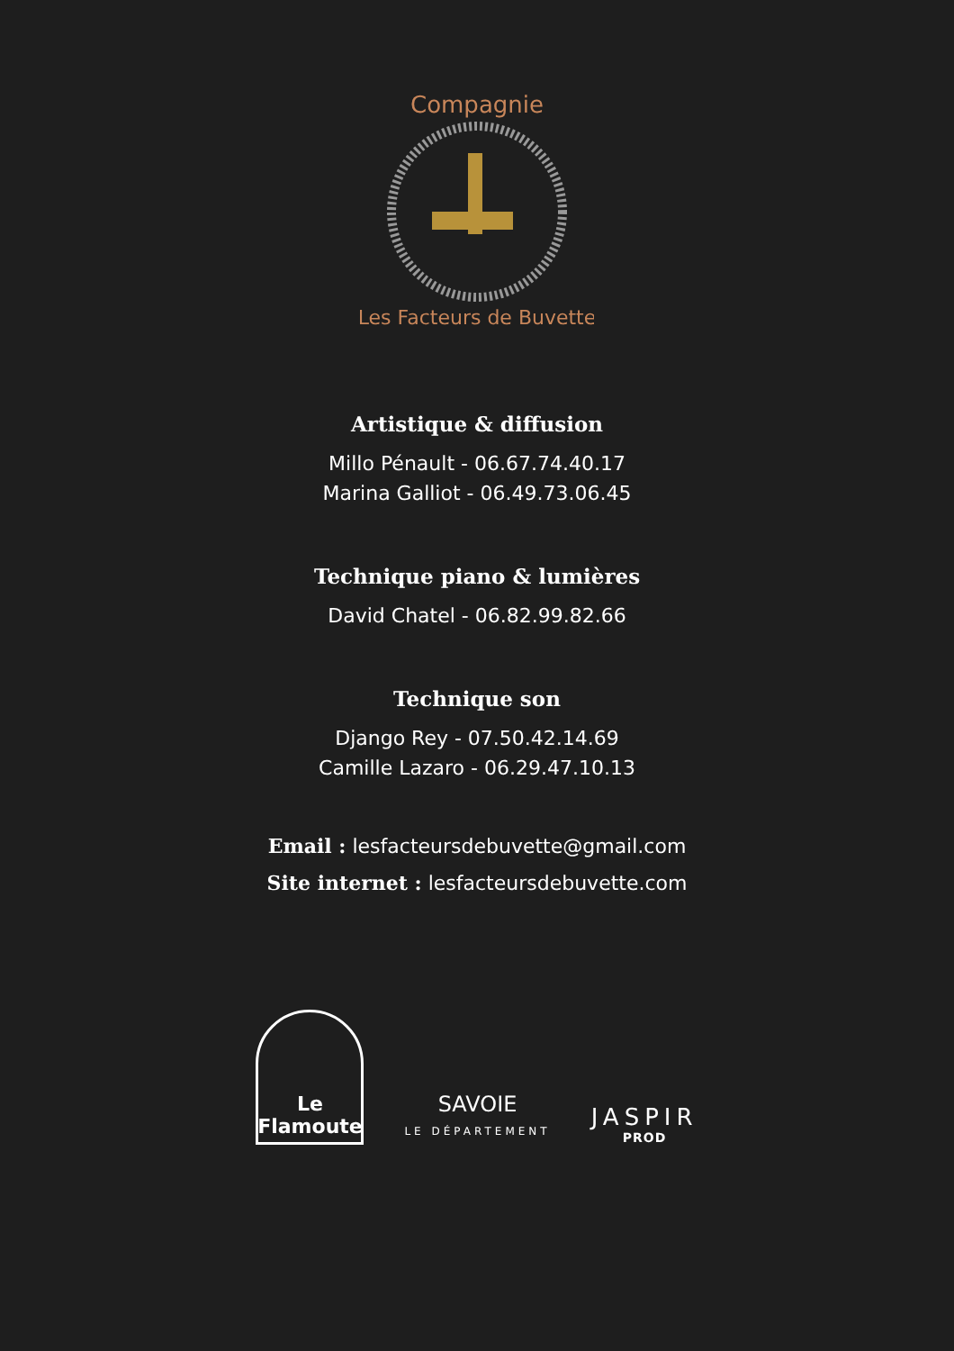Compagnie
Les Facteurs de Buvette
Artistique & diffusion
Millo Pénault - 06.67.74.40.17
Marina Galliot - 06.49.73.06.45
Technique piano & lumières
David Chatel - 06.82.99.82.66
Technique son
Django Rey - 07.50.42.14.69
Camille Lazaro - 06.29.47.10.13
Email : lesfacteursdebuvette@gmail.com
Site internet : lesfacteursdebuvette.com
Le Flamoute
SAVOIE
LE DÉPARTEMENT
JASPIR
PROD